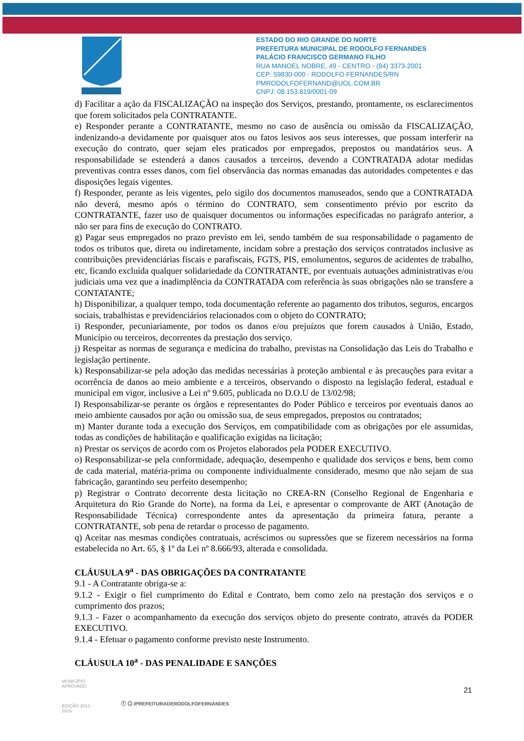ESTADO DO RIO GRANDE DO NORTE
PREFEITURA MUNICIPAL DE RODOLFO FERNANDES
PALÁCIO FRANCISCO GERMANO FILHO
RUA MANOEL NOBRE, 49 - CENTRO - (84) 3373-2001
CEP: 59830-000 - RODOLFO FERNANDES/RN
PMRODOLFOFERNAND@UOL.COM.BR
CNPJ: 08.153.819/0001-09
d) Facilitar a ação da FISCALIZAÇÃO na inspeção dos Serviços, prestando, prontamente, os esclarecimentos que forem solicitados pela CONTRATANTE.
e) Responder perante a CONTRATANTE, mesmo no caso de ausência ou omissão da FISCALIZAÇÃO, indenizando-a devidamente por quaisquer atos ou fatos lesivos aos seus interesses, que possam interferir na execução do contrato, quer sejam eles praticados por empregados, prepostos ou mandatários seus. A responsabilidade se estenderá a danos causados a terceiros, devendo a CONTRATADA adotar medidas preventivas contra esses danos, com fiel observância das normas emanadas das autoridades competentes e das disposições legais vigentes.
f) Responder, perante as leis vigentes, pelo sigilo dos documentos manuseados, sendo que a CONTRATADA não deverá, mesmo após o término do CONTRATO, sem consentimento prévio por escrito da CONTRATANTE, fazer uso de quaisquer documentos ou informações especificadas no parágrafo anterior, a não ser para fins de execução do CONTRATO.
g) Pagar seus empregados no prazo previsto em lei, sendo também de sua responsabilidade o pagamento de todos os tributos que, direta ou indiretamente, incidam sobre a prestação dos serviços contratados inclusive as contribuições previdenciárias fiscais e parafiscais, FGTS, PIS, emolumentos, seguros de acidentes de trabalho, etc, ficando excluída qualquer solidariedade da CONTRATANTE, por eventuais autuações administrativas e/ou judiciais uma vez que a inadimplência da CONTRATADA com referência às suas obrigações não se transfere a CONTATANTE;
h) Disponibilizar, a qualquer tempo, toda documentação referente ao pagamento dos tributos, seguros, encargos sociais, trabalhistas e previdenciários relacionados com o objeto do CONTRATO;
i) Responder, pecuniariamente, por todos os danos e/ou prejuízos que forem causados à União, Estado, Município ou terceiros, decorrentes da prestação dos serviço.
j) Respeitar as normas de segurança e medicina do trabalho, previstas na Consolidação das Leis do Trabalho e legislação pertinente.
k) Responsabilizar-se pela adoção das medidas necessárias à proteção ambiental e às precauções para evitar a ocorrência de danos ao meio ambiente e a terceiros, observando o disposto na legislação federal, estadual e municipal em vigor, inclusive a Lei nº 9.605, publicada no D.O.U de 13/02/98;
l) Responsabilizar-se perante os órgãos e representantes do Poder Público e terceiros por eventuais danos ao meio ambiente causados por ação ou omissão sua, de seus empregados, prepostos ou contratados;
m) Manter durante toda a execução dos Serviços, em compatibilidade com as obrigações por ele assumidas, todas as condições de habilitação e qualificação exigidas na licitação;
n) Prestar os serviços de acordo com os Projetos elaborados pela PODER EXECUTIVO.
o) Responsabilizar-se pela conformidade, adequação, desempenho e qualidade dos serviços e bens, bem como de cada material, matéria-prima ou componente individualmente considerado, mesmo que não sejam de sua fabricação, garantindo seu perfeito desempenho;
p) Registrar o Contrato decorrente desta licitação no CREA-RN (Conselho Regional de Engenharia e Arquitetura do Rio Grande do Norte), na forma da Lei, e apresentar o comprovante de ART (Anotação de Responsabilidade Técnica) correspondente antes da apresentação da primeira fatura, perante a CONTRATANTE, sob pena de retardar o processo de pagamento.
q) Aceitar nas mesmas condições contratuais, acréscimos ou supressões que se fizerem necessários na forma estabelecida no Art. 65, § 1º da Lei nº 8.666/93, alterada e consolidada.
CLÁUSULA 9<sup>a</sup> - DAS OBRIGAÇÕES DA CONTRATANTE
9.1 - A Contratante obriga-se a:
9.1.2 - Exigir o fiel cumprimento do Edital e Contrato, bem como zelo na prestação dos serviços e o cumprimento dos prazos;
9.1.3 - Fazer o acompanhamento da execução dos serviços objeto do presente contrato, através da PODER EXECUTIVO.
9.1.4 - Efetuar o pagamento conforme previsto neste Instrumento.
CLÁUSULA 10<sup>a</sup> - DAS PENALIDADE E SANÇÕES
21
MUNICÍPIO APROVADO
EDIÇÃO 2013 - 2016
ⓕ ◎ /PREFEITURADERODOLFOFERNANDES